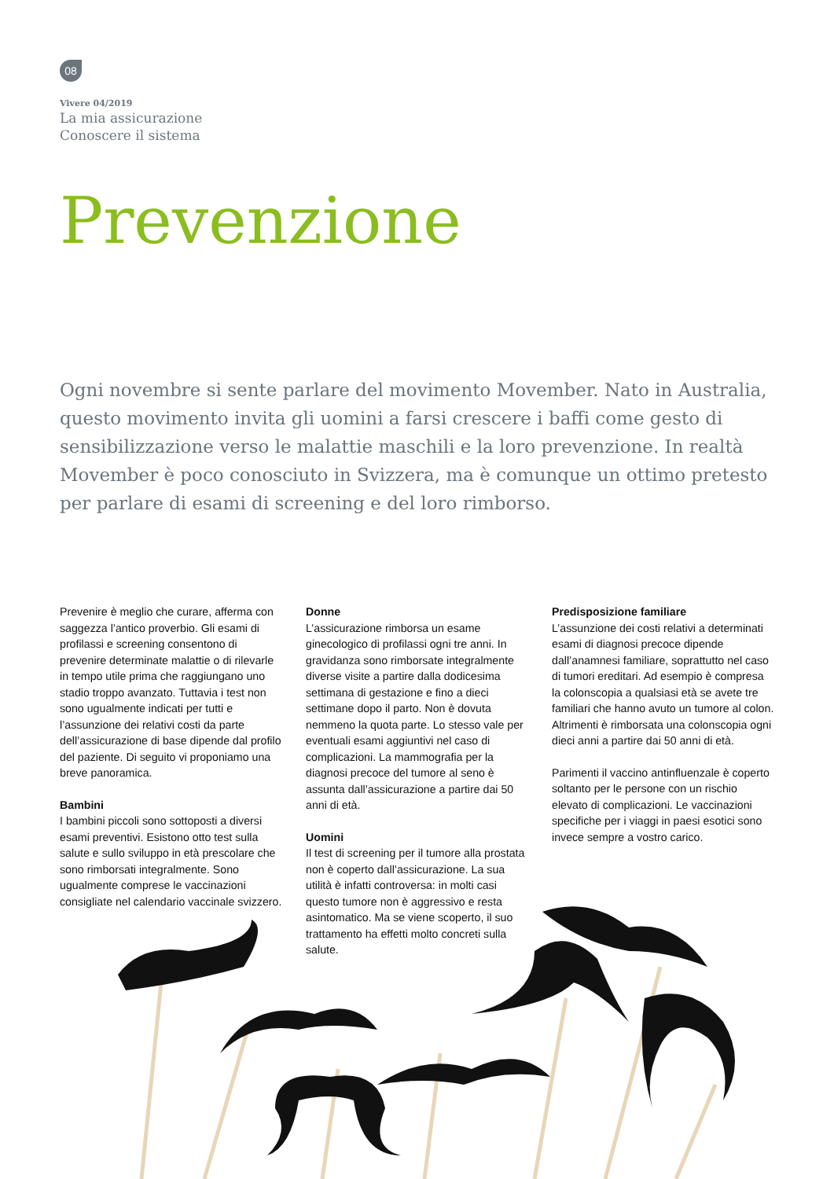08
Vivere 04/2019
La mia assicurazione
Conoscere il sistema
Prevenzione
Ogni novembre si sente parlare del movimento Movember. Nato in Australia, questo movimento invita gli uomini a farsi crescere i baffi come gesto di sensibilizzazione verso le malattie maschili e la loro prevenzione. In realtà Movember è poco conosciuto in Svizzera, ma è comunque un ottimo pretesto per parlare di esami di screening e del loro rimborso.
Prevenire è meglio che curare, afferma con saggezza l’antico proverbio. Gli esami di profilassi e screening consentono di prevenire determinate malattie o di rilevarle in tempo utile prima che raggiungano uno stadio troppo avanzato. Tuttavia i test non sono ugualmente indicati per tutti e l’assunzione dei relativi costi da parte dell’assicurazione di base dipende dal profilo del paziente. Di seguito vi proponiamo una breve panoramica.
Bambini
I bambini piccoli sono sottoposti a diversi esami preventivi. Esistono otto test sulla salute e sullo sviluppo in età prescolare che sono rimborsati integralmente. Sono ugualmente comprese le vaccinazioni consigliate nel calendario vaccinale svizzero.
Donne
L’assicurazione rimborsa un esame ginecologico di profilassi ogni tre anni. In gravidanza sono rimborsate integralmente diverse visite a partire dalla dodicesima settimana di gestazione e fino a dieci settimane dopo il parto. Non è dovuta nemmeno la quota parte. Lo stesso vale per eventuali esami aggiuntivi nel caso di complicazioni. La mammografia per la diagnosi precoce del tumore al seno è assunta dall’assicurazione a partire dai 50 anni di età.
Uomini
Il test di screening per il tumore alla prostata non è coperto dall’assicurazione. La sua utilità è infatti controversa: in molti casi questo tumore non è aggressivo e resta asintomatico. Ma se viene scoperto, il suo trattamento ha effetti molto concreti sulla salute.
Predisposizione familiare
L’assunzione dei costi relativi a determinati esami di diagnosi precoce dipende dall’anamnesi familiare, soprattutto nel caso di tumori ereditari. Ad esempio è compresa la colonscopia a qualsiasi età se avete tre familiari che hanno avuto un tumore al colon. Altrimenti è rimborsata una colonscopia ogni dieci anni a partire dai 50 anni di età.
Parimenti il vaccino antinfluenzale è coperto soltanto per le persone con un rischio elevato di complicazioni. Le vaccinazioni specifiche per i viaggi in paesi esotici sono invece sempre a vostro carico.